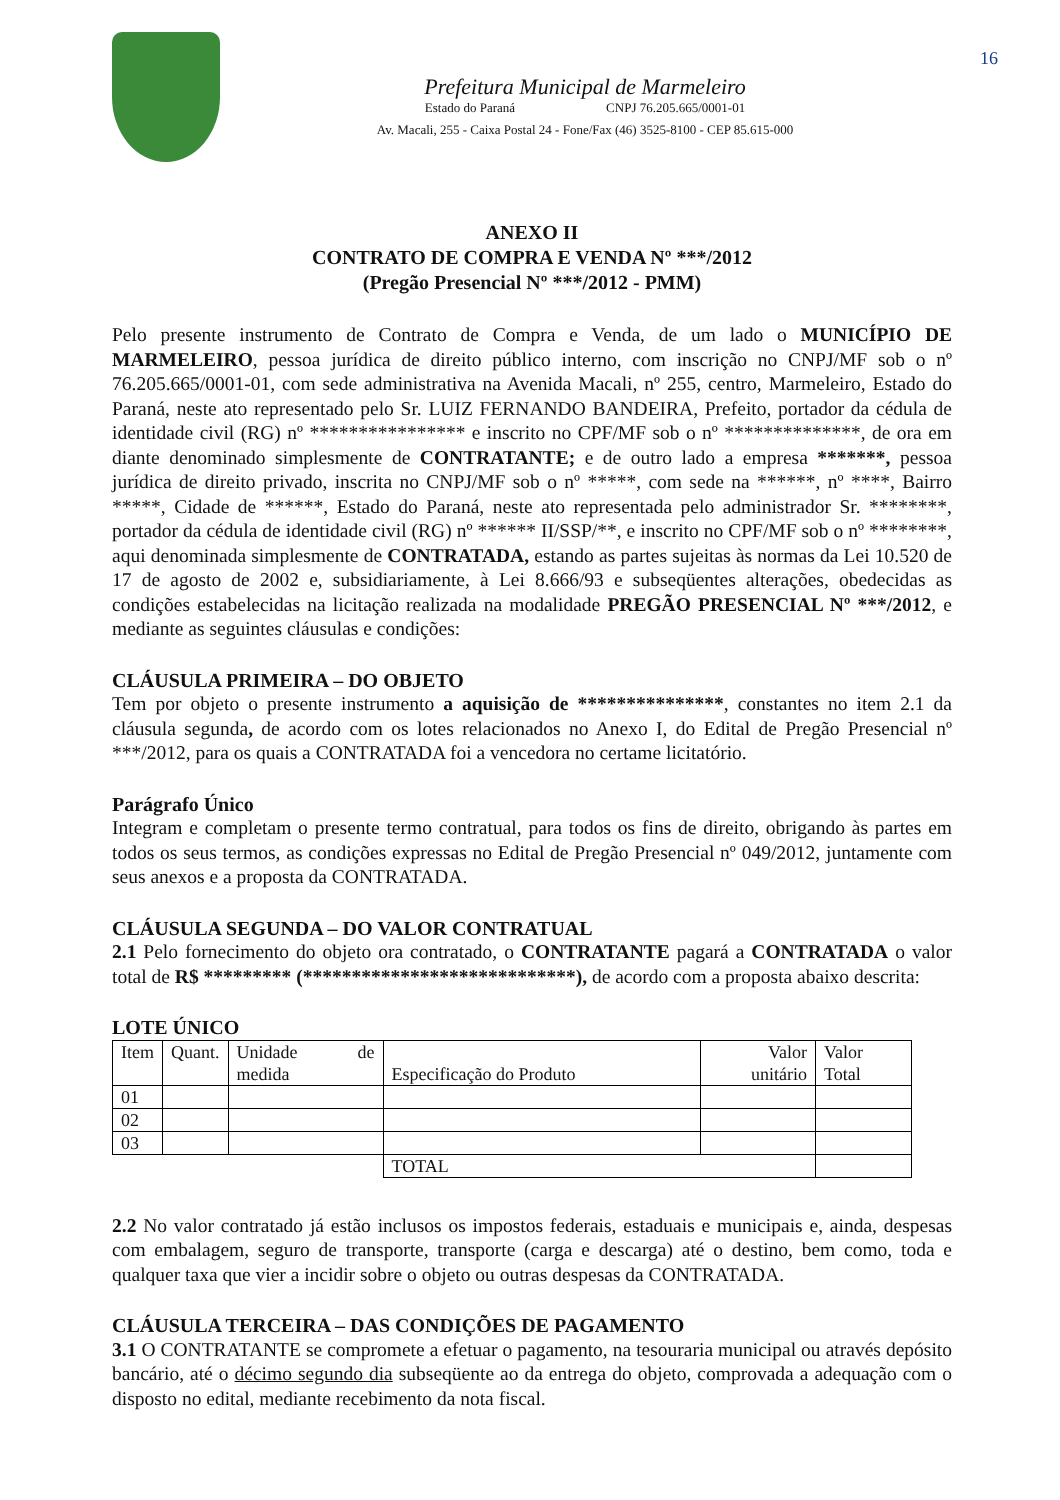16
Prefeitura Municipal de Marmeleiro
Estado do Paraná CNPJ 76.205.665/0001-01
Av. Macali, 255 - Caixa Postal 24 - Fone/Fax (46) 3525-8100 - CEP 85.615-000
ANEXO II
CONTRATO DE COMPRA E VENDA Nº ***/2012
(Pregão Presencial Nº ***/2012 - PMM)
Pelo presente instrumento de Contrato de Compra e Venda, de um lado o MUNICÍPIO DE MARMELEIRO, pessoa jurídica de direito público interno, com inscrição no CNPJ/MF sob o nº 76.205.665/0001-01, com sede administrativa na Avenida Macali, nº 255, centro, Marmeleiro, Estado do Paraná, neste ato representado pelo Sr. LUIZ FERNANDO BANDEIRA, Prefeito, portador da cédula de identidade civil (RG) nº **************** e inscrito no CPF/MF sob o nº **************, de ora em diante denominado simplesmente de CONTRATANTE; e de outro lado a empresa *******, pessoa jurídica de direito privado, inscrita no CNPJ/MF sob o nº *****, com sede na ******, nº ****, Bairro *****, Cidade de ******, Estado do Paraná, neste ato representada pelo administrador Sr. ********, portador da cédula de identidade civil (RG) nº ****** II/SSP/**, e inscrito no CPF/MF sob o nº ********, aqui denominada simplesmente de CONTRATADA, estando as partes sujeitas às normas da Lei 10.520 de 17 de agosto de 2002 e, subsidiariamente, à Lei 8.666/93 e subseqüentes alterações, obedecidas as condições estabelecidas na licitação realizada na modalidade PREGÃO PRESENCIAL Nº ***/2012, e mediante as seguintes cláusulas e condições:
CLÁUSULA PRIMEIRA – DO OBJETO
Tem por objeto o presente instrumento a aquisição de ***************, constantes no item 2.1 da cláusula segunda, de acordo com os lotes relacionados no Anexo I, do Edital de Pregão Presencial nº ***/2012, para os quais a CONTRATADA foi a vencedora no certame licitatório.
Parágrafo Único
Integram e completam o presente termo contratual, para todos os fins de direito, obrigando às partes em todos os seus termos, as condições expressas no Edital de Pregão Presencial nº 049/2012, juntamente com seus anexos e a proposta da CONTRATADA.
CLÁUSULA SEGUNDA – DO VALOR CONTRATUAL
2.1 Pelo fornecimento do objeto ora contratado, o CONTRATANTE pagará a CONTRATADA o valor total de R$ ********* (****************************), de acordo com a proposta abaixo descrita:
LOTE ÚNICO
| Item | Quant. | Unidade de medida | Especificação do Produto | Valor unitário | Valor Total |
| --- | --- | --- | --- | --- | --- |
| 01 | | | | | |
| 02 | | | | | |
| 03 | | | | | |
| | | | TOTAL | | |
2.2 No valor contratado já estão inclusos os impostos federais, estaduais e municipais e, ainda, despesas com embalagem, seguro de transporte, transporte (carga e descarga) até o destino, bem como, toda e qualquer taxa que vier a incidir sobre o objeto ou outras despesas da CONTRATADA.
CLÁUSULA TERCEIRA – DAS CONDIÇÕES DE PAGAMENTO
3.1 O CONTRATANTE se compromete a efetuar o pagamento, na tesouraria municipal ou através depósito bancário, até o décimo segundo dia subseqüente ao da entrega do objeto, comprovada a adequação com o disposto no edital, mediante recebimento da nota fiscal.